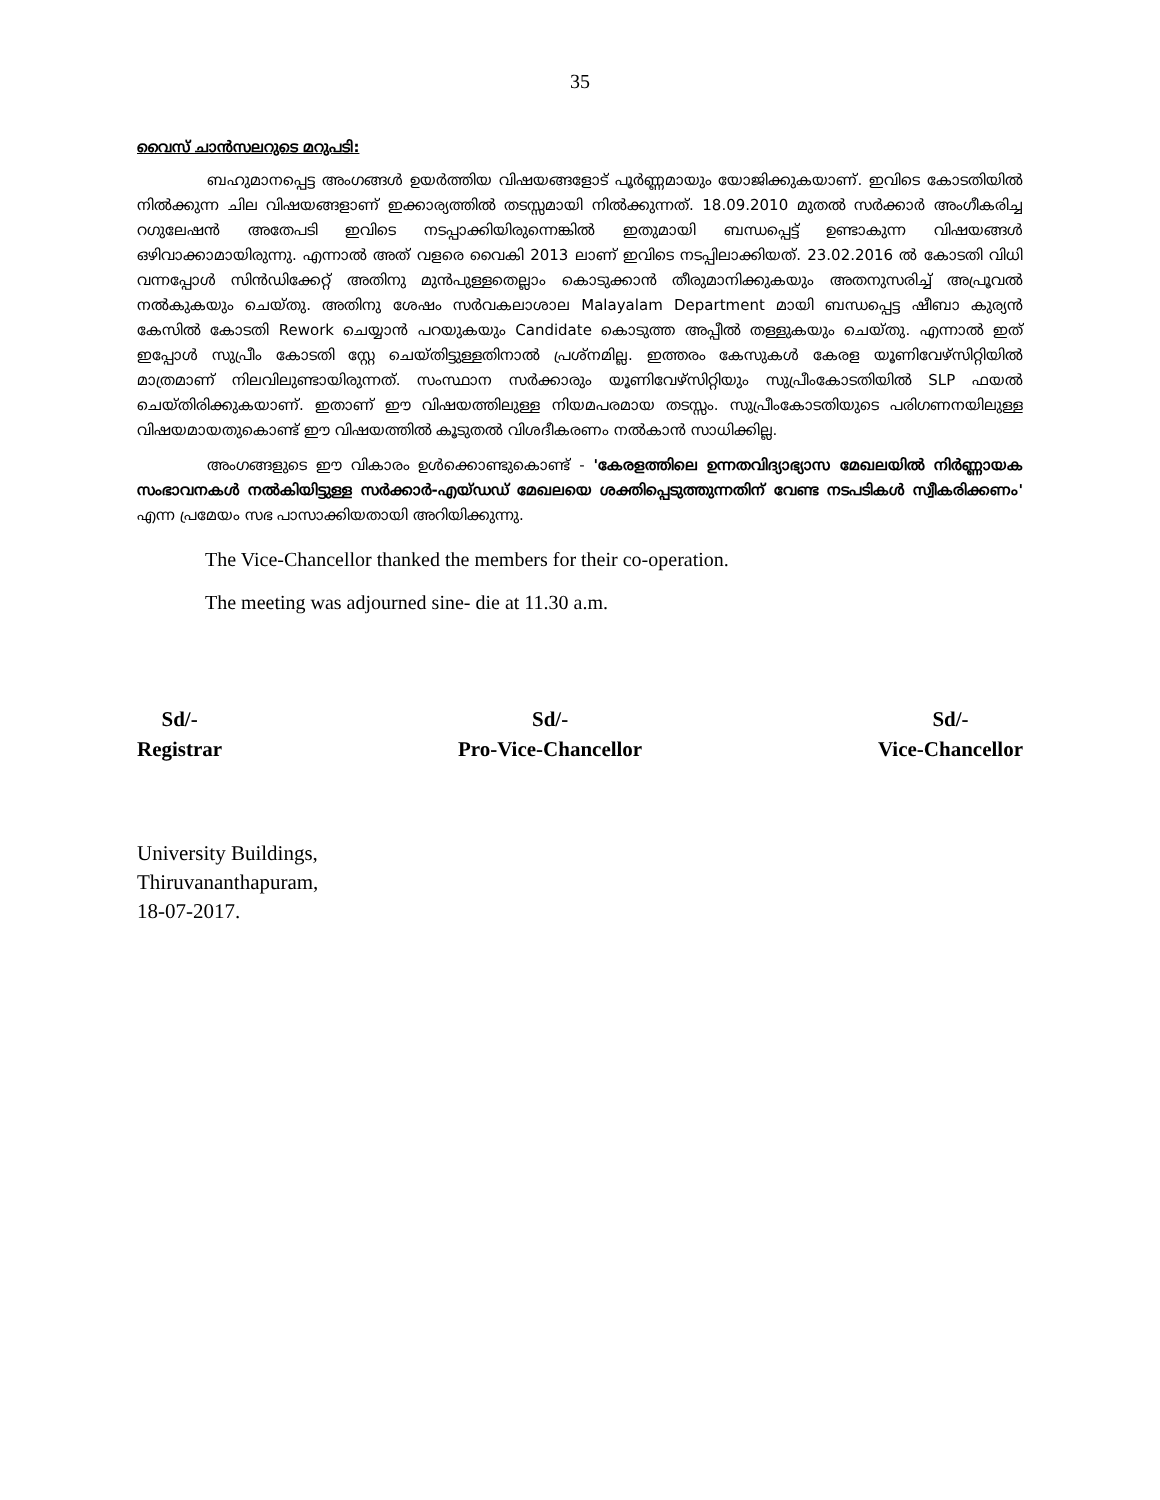35
വൈസ് ചാൻസലറുടെ മറുപടി:
ബഹുമാനപ്പെട്ട അംഗങ്ങൾ ഉയർത്തിയ വിഷയങ്ങളോട് പൂർണ്ണമായും യോജിക്കുകയാണ്. ഇവിടെ കോടതിയിൽ നിൽക്കുന്ന ചില വിഷയങ്ങളാണ് ഇക്കാര്യത്തിൽ തടസ്സമായി നിൽക്കുന്നത്. 18.09.2010 മുതൽ സർക്കാർ അംഗീകരിച്ച റഗുലേഷൻ അതേപടി ഇവിടെ നടപ്പാക്കിയിരുന്നെങ്കിൽ ഇതുമായി ബന്ധപ്പെട്ട് ഉണ്ടാകുന്ന വിഷയങ്ങൾ ഒഴിവാക്കാമായിരുന്നു. എന്നാൽ അത് വളരെ വൈകി 2013 ലാണ് ഇവിടെ നടപ്പിലാക്കിയത്. 23.02.2016 ൽ കോടതി വിധി വന്നപ്പോൾ സിൻഡിക്കേറ്റ് അതിനു മുൻപുള്ളതെല്ലാം കൊടുക്കാൻ തീരുമാനിക്കുകയും അതനുസരിച്ച് അപ്രൂവൽ നൽകുകയും ചെയ്തു. അതിനു ശേഷം സർവകലാശാല Malayalam Department മായി ബന്ധപ്പെട്ട ഷീബാ കുര്യൻ കേസിൽ കോടതി Rework ചെയ്യാൻ പറയുകയും Candidate കൊടുത്ത അപ്പീൽ തള്ളുകയും ചെയ്തു. എന്നാൽ ഇത് ഇപ്പോൾ സുപ്രീം കോടതി സ്റ്റേ ചെയ്തിട്ടുള്ളതിനാൽ പ്രശ്നമില്ല. ഇത്തരം കേസുകൾ കേരള യൂണിവേഴ്സിറ്റിയിൽ മാത്രമാണ് നിലവിലുണ്ടായിരുന്നത്. സംസ്ഥാന സർക്കാരും യൂണിവേഴ്സിറ്റിയും സുപ്രീംകോടതിയിൽ SLP ഫയൽ ചെയ്തിരിക്കുകയാണ്. ഇതാണ് ഈ വിഷയത്തിലുള്ള നിയമപരമായ തടസ്സം. സുപ്രീംകോടതിയുടെ പരിഗണനയിലുള്ള വിഷയമായതുകൊണ്ട് ഈ വിഷയത്തിൽ കൂടുതൽ വിശദീകരണം നൽകാൻ സാധിക്കില്ല.
അംഗങ്ങളുടെ ഈ വികാരം ഉൾക്കൊണ്ടുകൊണ്ട് - 'കേരളത്തിലെ ഉന്നതവിദ്യാഭ്യാസ മേഖലയിൽ നിർണ്ണായക സംഭാവനകൾ നൽകിയിട്ടുള്ള സർക്കാർ-എയ്ഡഡ് മേഖലയെ ശക്തിപ്പെടുത്തുന്നതിന് വേണ്ട നടപടികൾ സ്വീകരിക്കണം' എന്ന പ്രമേയം സഭ പാസാക്കിയതായി അറിയിക്കുന്നു.
The Vice-Chancellor thanked the members for their co-operation.
The meeting was adjourned sine- die at 11.30 a.m.
Sd/-
Registrar
Sd/-
Pro-Vice-Chancellor
Sd/-
Vice-Chancellor
University Buildings,
Thiruvananthapuram,
18-07-2017.